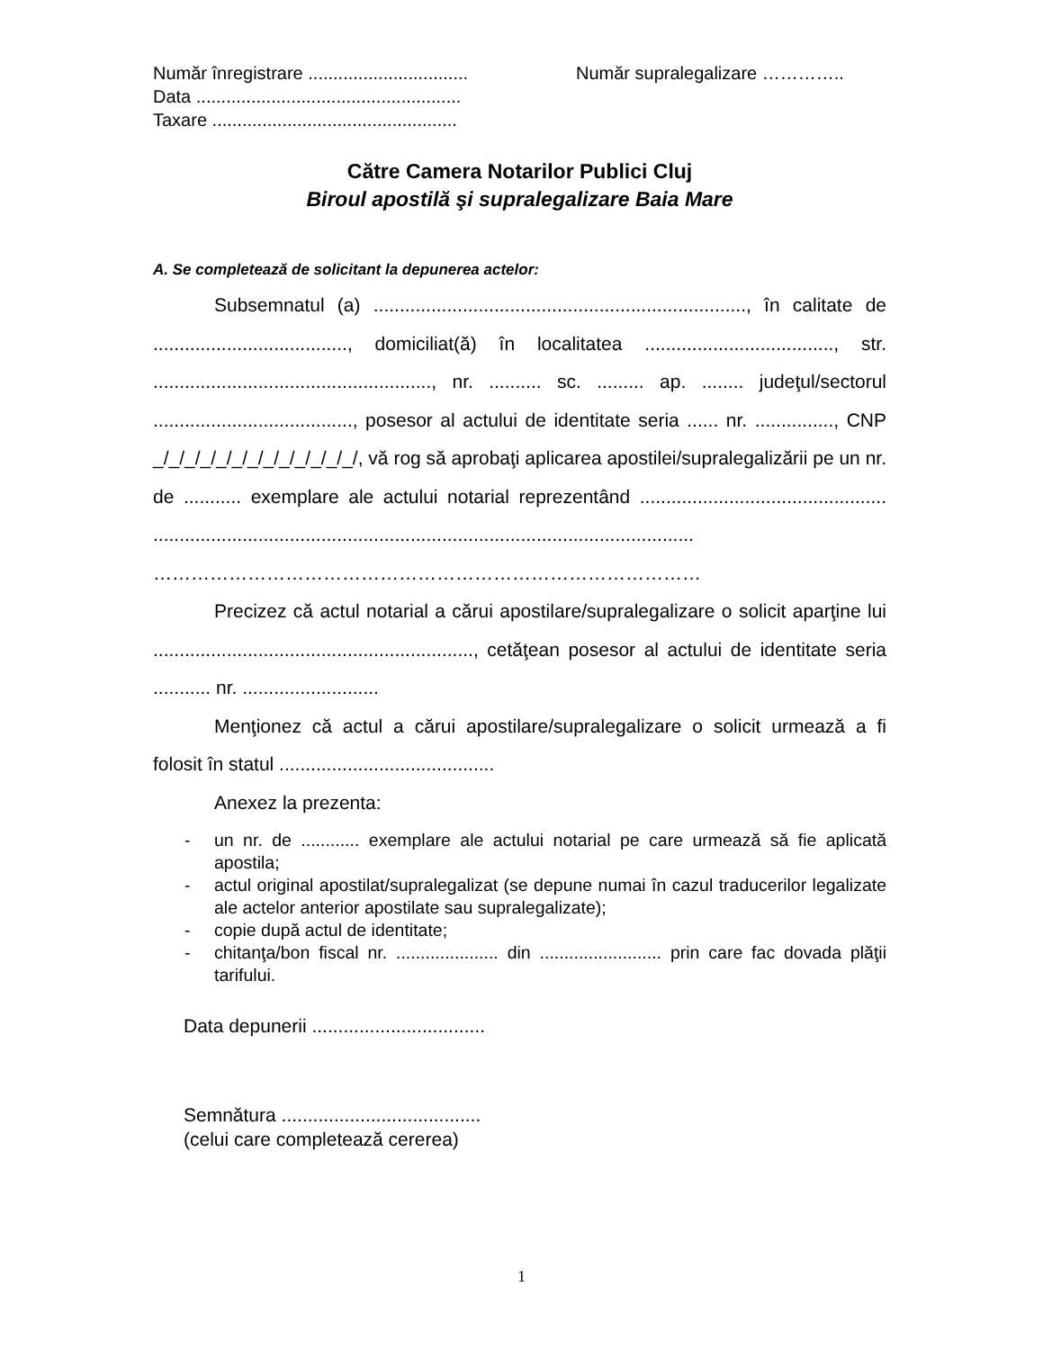Număr înregistrare ................................ Număr supralegalizare …………..
Data .....................................................
Taxare .................................................
Către Camera Notarilor Publici Cluj
Biroul apostilă şi supralegalizare Baia Mare
A. Se completează de solicitant la depunerea actelor:
Subsemnatul (a) ......................................................................., în calitate de ....................................., domiciliat(ă) în localitatea ...................................., str. ....................................................., nr. .......... sc. ......... ap. ........ judeţul/sectorul ......................................, posesor al actului de identitate seria ...... nr. ..............., CNP _/_/_/_/_/_/_/_/_/_/_/_/_/, vă rog să aprobaţi aplicarea apostilei/supralegalizării pe un nr. de ........... exemplare ale actului notarial reprezentând ............................................... ....................................................................................................... ……………………………………………………………………………
Precizez că actul notarial a cărui apostilare/supralegalizare o solicit aparţine lui ............................................................., cetăţean posesor al actului de identitate seria ........... nr. ..........................
Menţionez că actul a cărui apostilare/supralegalizare o solicit urmează a fi folosit în statul .........................................
Anexez la prezenta:
- un nr. de ............ exemplare ale actului notarial pe care urmează să fie aplicată apostila;
- actul original apostilat/supralegalizat (se depune numai în cazul traducerilor legalizate ale actelor anterior apostilate sau supralegalizate);
- copie după actul de identitate;
- chitanţa/bon fiscal nr. ..................... din ......................... prin care fac dovada plăţii tarifului.
Data depunerii .................................
Semnătura ......................................
(celui care completează cererea)
1